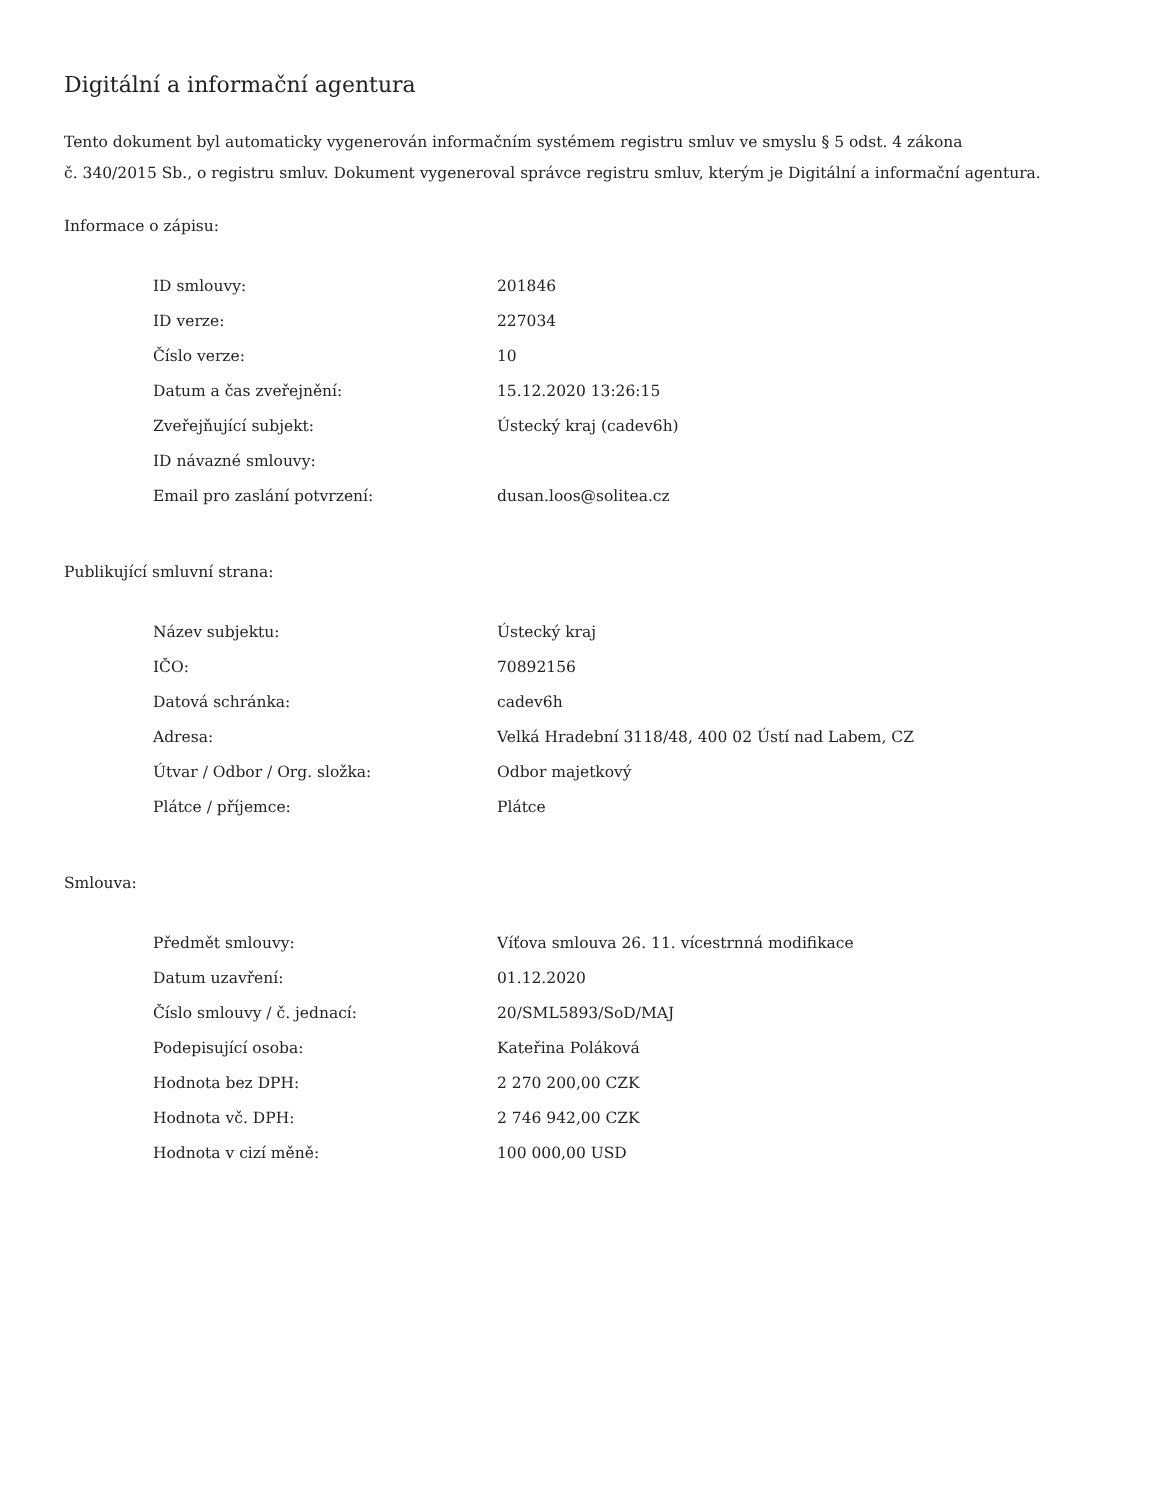Digitální a informační agentura
Tento dokument byl automaticky vygenerován informačním systémem registru smluv ve smyslu § 5 odst. 4 zákona
č. 340/2015 Sb., o registru smluv. Dokument vygeneroval správce registru smluv, kterým je Digitální a informační agentura.
Informace o zápisu:
| ID smlouvy: | 201846 |
| ID verze: | 227034 |
| Číslo verze: | 10 |
| Datum a čas zveřejnění: | 15.12.2020 13:26:15 |
| Zveřejňující subjekt: | Ústecký kraj (cadev6h) |
| ID návazné smlouvy: | |
| Email pro zaslání potvrzení: | dusan.loos@solitea.cz |
Publikující smluvní strana:
| Název subjektu: | Ústecký kraj |
| IČO: | 70892156 |
| Datová schránka: | cadev6h |
| Adresa: | Velká Hradební 3118/48, 400 02 Ústí nad Labem, CZ |
| Útvar / Odbor / Org. složka: | Odbor majetkový |
| Plátce / příjemce: | Plátce |
Smlouva:
| Předmět smlouvy: | Víťova smlouva 26. 11. vícestrnná modifikace |
| Datum uzavření: | 01.12.2020 |
| Číslo smlouvy / č. jednací: | 20/SML5893/SoD/MAJ |
| Podepisující osoba: | Kateřina Poláková |
| Hodnota bez DPH: | 2 270 200,00 CZK |
| Hodnota vč. DPH: | 2 746 942,00 CZK |
| Hodnota v cizí měně: | 100 000,00 USD |